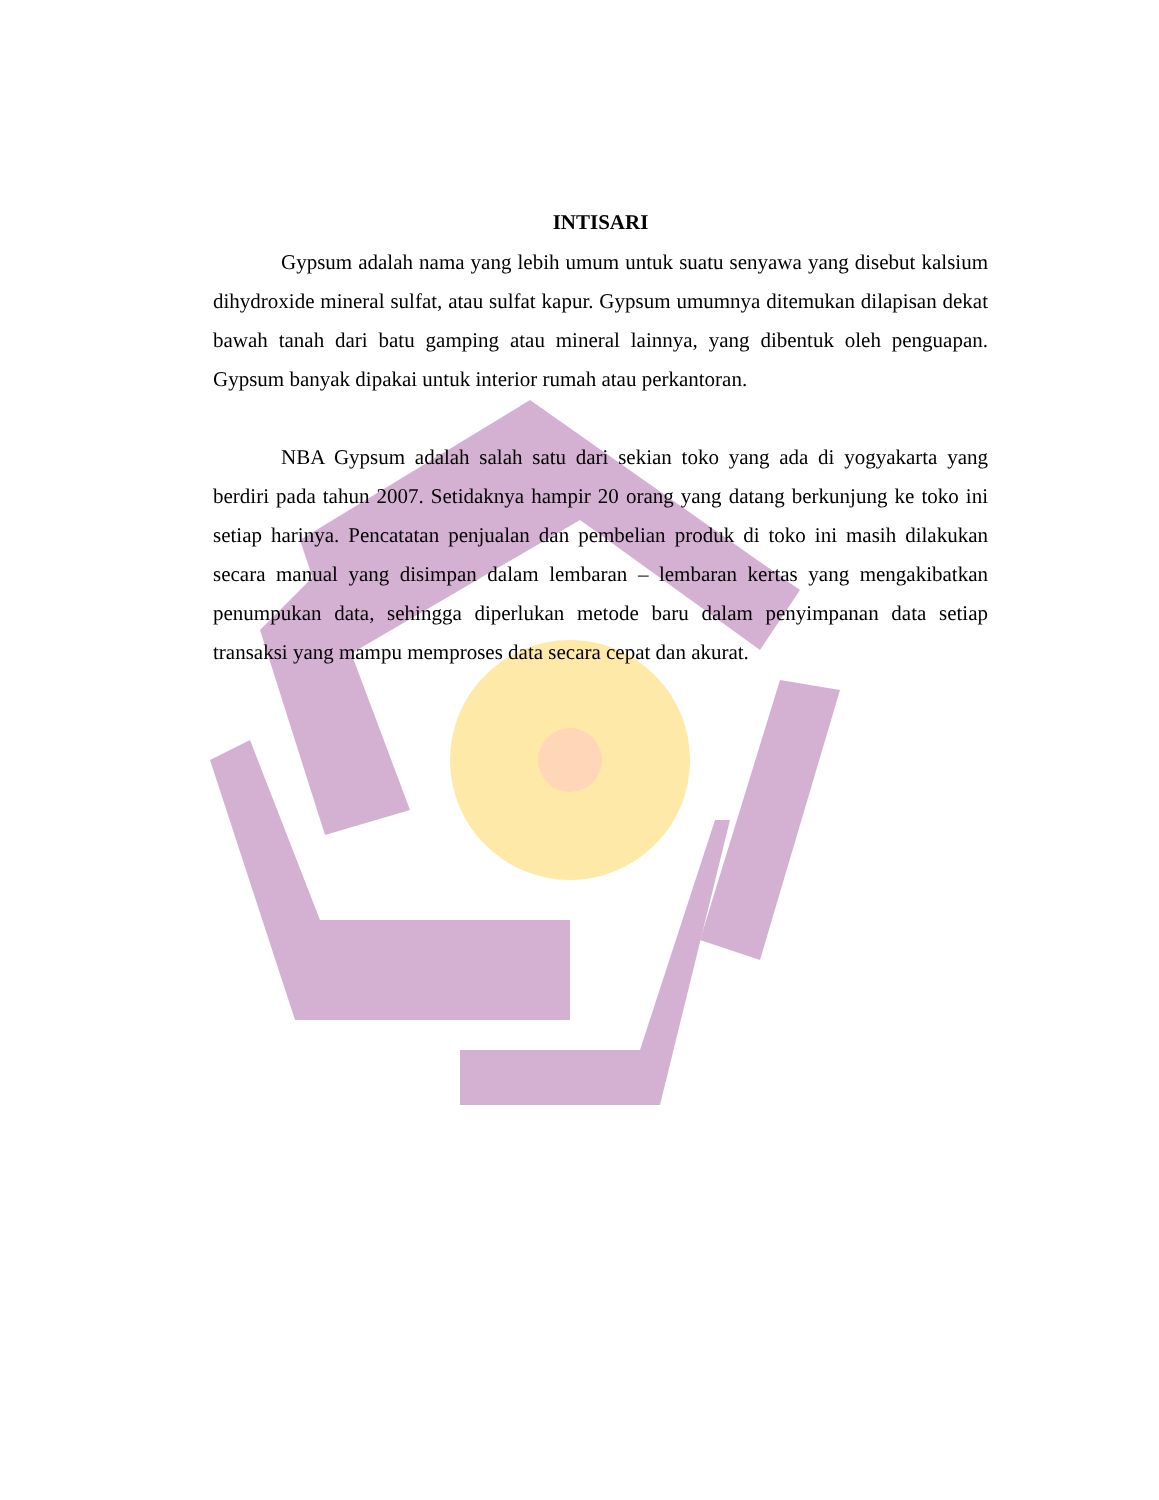INTISARI
Gypsum adalah nama yang lebih umum untuk suatu senyawa yang disebut kalsium dihydroxide mineral sulfat, atau sulfat kapur. Gypsum umumnya ditemukan dilapisan dekat bawah tanah dari batu gamping atau mineral lainnya, yang dibentuk oleh penguapan. Gypsum banyak dipakai untuk interior rumah atau perkantoran.
NBA Gypsum adalah salah satu dari sekian toko yang ada di yogyakarta yang berdiri pada tahun 2007. Setidaknya hampir 20 orang yang datang berkunjung ke toko ini setiap harinya. Pencatatan penjualan dan pembelian produk di toko ini masih dilakukan secara manual yang disimpan dalam lembaran – lembaran kertas yang mengakibatkan penumpukan data, sehingga diperlukan metode baru dalam penyimpanan data setiap transaksi yang mampu memproses data secara cepat dan akurat.